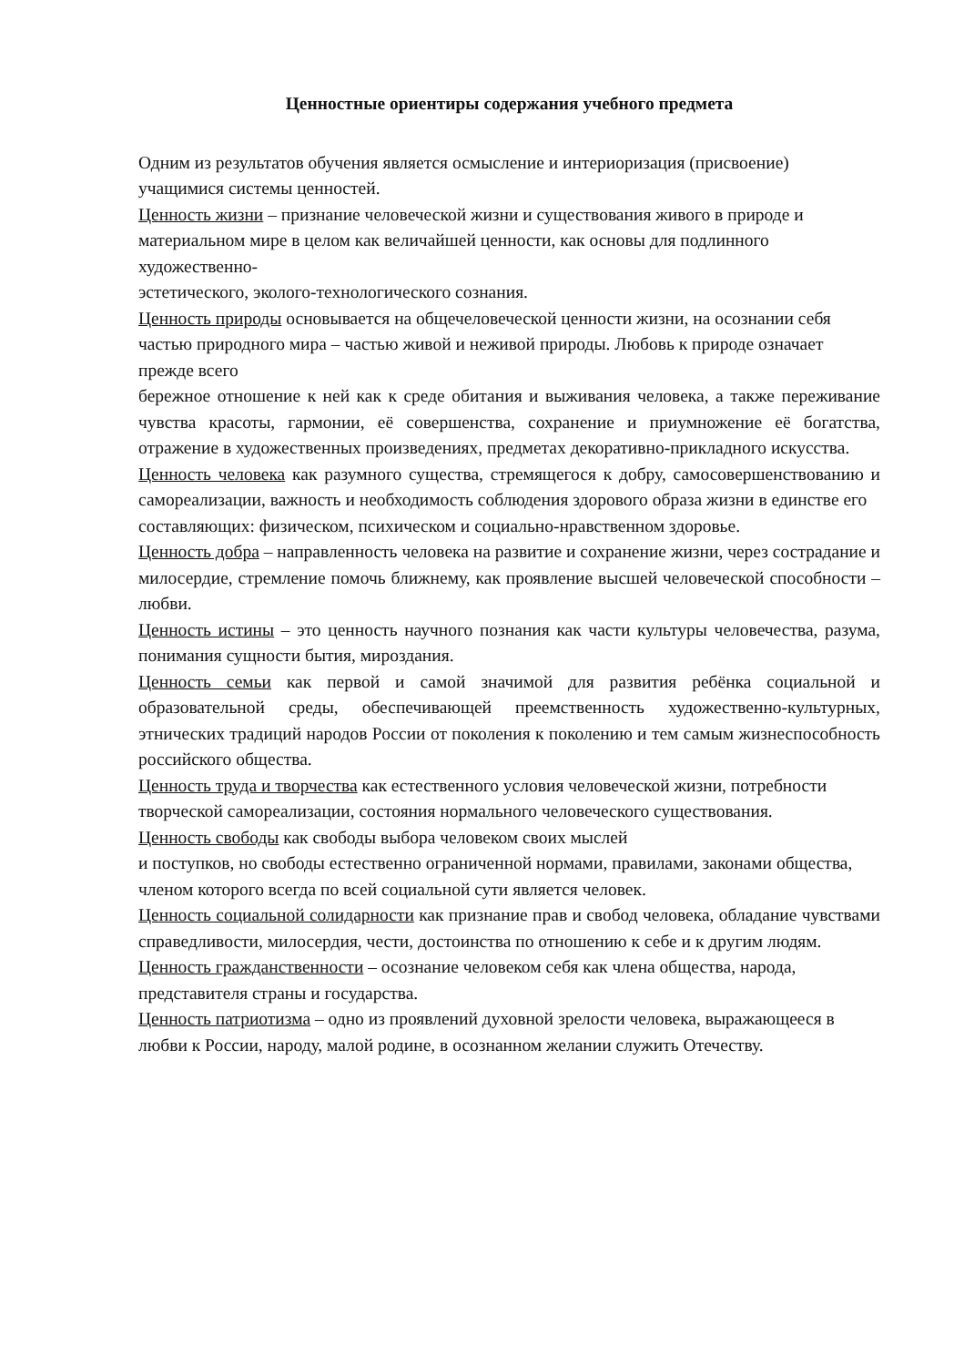Ценностные ориентиры содержания учебного предмета
Одним из результатов обучения является осмысление и интериоризация (присвоение)
учащимися системы ценностей.
Ценность жизни – признание человеческой жизни и существования живого в природе и материальном мире в целом как величайшей ценности, как основы для подлинного художественно-
эстетического, эколого-технологического сознания.
Ценность природы основывается на общечеловеческой ценности жизни, на осознании себя частью природного мира – частью живой и неживой природы. Любовь к природе означает прежде всего
бережное отношение к ней как к среде обитания и выживания человека, а также переживание чувства красоты, гармонии, её совершенства, сохранение и приумножение её богатства, отражение в художественных произведениях, предметах декоративно-прикладного искусства.
Ценность человека как разумного существа, стремящегося к добру, самосовершенствованию и самореализации, важность и необходимость соблюдения здорового образа жизни в единстве его
составляющих: физическом, психическом и социально-нравственном здоровье.
Ценность добра – направленность человека на развитие и сохранение жизни, через сострадание и милосердие, стремление помочь ближнему, как проявление высшей человеческой способности –любви.
Ценность истины – это ценность научного познания как части культуры человечества, разума, понимания сущности бытия, мироздания.
Ценность семьи как первой и самой значимой для развития ребёнка социальной и образовательной среды, обеспечивающей преемственность художественно-культурных, этнических традиций народов России от поколения к поколению и тем самым жизнеспособность российского общества.
Ценность труда и творчества как естественного условия человеческой жизни, потребности творческой самореализации, состояния нормального человеческого существования.
Ценность свободы как свободы выбора человеком своих мыслей
и поступков, но свободы естественно ограниченной нормами, правилами, законами общества, членом которого всегда по всей социальной сути является человек.
Ценность социальной солидарности как признание прав и свобод человека, обладание чувствами справедливости, милосердия, чести, достоинства по отношению к себе и к другим людям.
Ценность гражданственности – осознание человеком себя как члена общества, народа, представителя страны и государства.
Ценность патриотизма – одно из проявлений духовной зрелости человека, выражающееся в любви к России, народу, малой родине, в осознанном желании служить Отечеству.